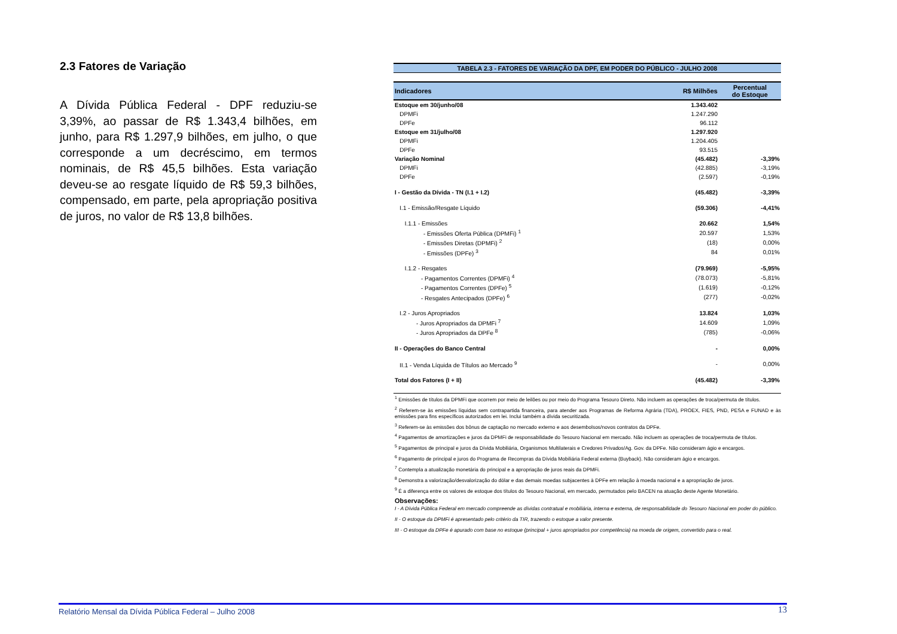2.3 Fatores de Variação
A Dívida Pública Federal - DPF reduziu-se 3,39%, ao passar de R$ 1.343,4 bilhões, em junho, para R$ 1.297,9 bilhões, em julho, o que corresponde a um decréscimo, em termos nominais, de R$ 45,5 bilhões. Esta variação deveu-se ao resgate líquido de R$ 59,3 bilhões, compensado, em parte, pela apropriação positiva de juros, no valor de R$ 13,8 bilhões.
TABELA 2.3 - FATORES DE VARIAÇÃO DA DPF, EM PODER DO PÚBLICO - JULHO 2008
| Indicadores | R$ Milhões | Percentual do Estoque |
| --- | --- | --- |
| Estoque em 30/junho/08 | 1.343.402 | |
| DPMFi | 1.247.290 | |
| DPFe | 96.112 | |
| Estoque em 31/julho/08 | 1.297.920 | |
| DPMFi | 1.204.405 | |
| DPFe | 93.515 | |
| Variação Nominal | (45.482) | -3,39% |
| DPMFi | (42.885) | -3,19% |
| DPFe | (2.597) | -0,19% |
| I - Gestão da Dívida - TN (I.1 + I.2) | (45.482) | -3,39% |
| I.1 - Emissão/Resgate Líquido | (59.306) | -4,41% |
| I.1.1 - Emissões | 20.662 | 1,54% |
| - Emissões Oferta Pública (DPMFi) <sup>1</sup> | 20.597 | 1,53% |
| - Emissões Diretas (DPMFi) <sup>2</sup> | (18) | 0,00% |
| - Emissões (DPFe) <sup>3</sup> | 84 | 0,01% |
| I.1.2 - Resgates | (79.969) | -5,95% |
| - Pagamentos Correntes (DPMFi) <sup>4</sup> | (78.073) | -5,81% |
| - Pagamentos Correntes (DPFe) <sup>5</sup> | (1.619) | -0,12% |
| - Resgates Antecipados (DPFe) <sup>6</sup> | (277) | -0,02% |
| I.2 - Juros Apropriados | 13.824 | 1,03% |
| - Juros Apropriados da DPMFi <sup>7</sup> | 14.609 | 1,09% |
| - Juros Apropriados da DPFe <sup>8</sup> | (785) | -0,06% |
| II - Operações do Banco Central | - | 0,00% |
| II.1 - Venda Líquida de Títulos ao Mercado <sup>9</sup> | - | 0,00% |
| Total dos Fatores (I + II) | (45.482) | -3,39% |
<sup>1</sup> Emissões de títulos da DPMFi que ocorrem por meio de leilões ou por meio do Programa Tesouro Direto. Não incluem as operações de troca/permuta de títulos.
<sup>2</sup> Referem-se às emissões líquidas sem contrapartida financeira, para atender aos Programas de Reforma Agrária (TDA), PROEX, FIES, PND, PESA e FUNAD e às emissões para fins específicos autorizados em lei. Inclui também a dívida securitizada.
<sup>3</sup> Referem-se às emissões dos bônus de captação no mercado externo e aos desembolsos/novos contratos da DPFe.
<sup>4</sup> Pagamentos de amortizações e juros da DPMFi de responsabilidade do Tesouro Nacional em mercado. Não incluem as operações de troca/permuta de títulos.
<sup>5</sup> Pagamentos de principal e juros da Dívida Mobiliária, Organismos Multilaterais e Credores Privados/Ag. Gov. da DPFe. Não consideram ágio e encargos.
<sup>6</sup> Pagamento de principal e juros do Programa de Recompras da Dívida Mobiliária Federal externa (Buyback). Não consideram ágio e encargos.
<sup>7</sup> Contempla a atualização monetária do principal e a apropriação de juros reais da DPMFi.
<sup>8</sup> Demonstra a valorização/desvalorização do dólar e das demais moedas subjacentes à DPFe em relação à moeda nacional e a apropriação de juros.
<sup>9</sup> É a diferença entre os valores de estoque dos títulos do Tesouro Nacional, em mercado, permutados pelo BACEN na atuação deste Agente Monetário.
Observações:
I - A Dívida Pública Federal em mercado compreende as dívidas contratual e mobiliária, interna e externa, de responsabilidade do Tesouro Nacional em poder do público.
II - O estoque da DPMFi é apresentado pelo critério da TIR, trazendo o estoque a valor presente.
III - O estoque da DPFe é apurado com base no estoque (principal + juros apropriados por competência) na moeda de origem, convertido para o real.
Relatório Mensal da Dívida Pública Federal – Julho 2008 13